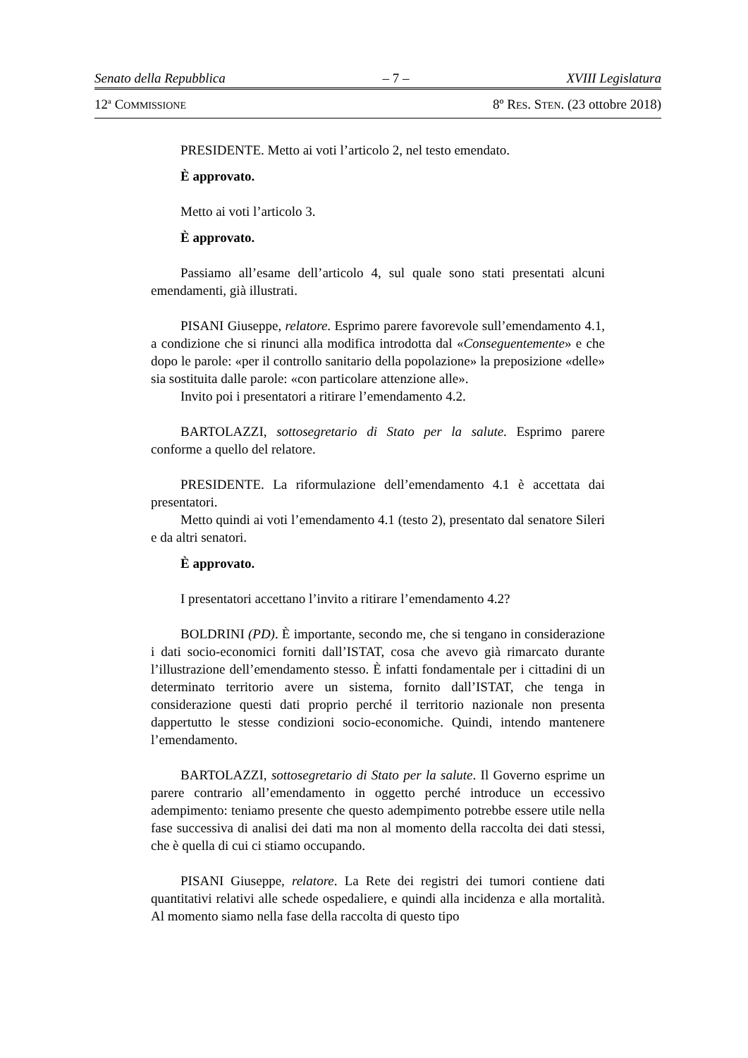Senato della Repubblica – 7 – XVIII Legislatura
12<sup>a</sup> COMMISSIONE 8º RES. STEN. (23 ottobre 2018)
PRESIDENTE. Metto ai voti l’articolo 2, nel testo emendato.
È approvato.
Metto ai voti l’articolo 3.
È approvato.
Passiamo all’esame dell’articolo 4, sul quale sono stati presentati alcuni emendamenti, già illustrati.
PISANI Giuseppe, relatore. Esprimo parere favorevole sull’emendamento 4.1, a condizione che si rinunci alla modifica introdotta dal «Conseguentemente» e che dopo le parole: «per il controllo sanitario della popolazione» la preposizione «delle» sia sostituita dalle parole: «con particolare attenzione alle».
Invito poi i presentatori a ritirare l’emendamento 4.2.
BARTOLAZZI, sottosegretario di Stato per la salute. Esprimo parere conforme a quello del relatore.
PRESIDENTE. La riformulazione dell’emendamento 4.1 è accettata dai presentatori.
Metto quindi ai voti l’emendamento 4.1 (testo 2), presentato dal senatore Sileri e da altri senatori.
È approvato.
I presentatori accettano l’invito a ritirare l’emendamento 4.2?
BOLDRINI (PD). È importante, secondo me, che si tengano in considerazione i dati socio-economici forniti dall’ISTAT, cosa che avevo già rimarcato durante l’illustrazione dell’emendamento stesso. È infatti fondamentale per i cittadini di un determinato territorio avere un sistema, fornito dall’ISTAT, che tenga in considerazione questi dati proprio perché il territorio nazionale non presenta dappertutto le stesse condizioni socio-economiche. Quindi, intendo mantenere l’emendamento.
BARTOLAZZI, sottosegretario di Stato per la salute. Il Governo esprime un parere contrario all’emendamento in oggetto perché introduce un eccessivo adempimento: teniamo presente che questo adempimento potrebbe essere utile nella fase successiva di analisi dei dati ma non al momento della raccolta dei dati stessi, che è quella di cui ci stiamo occupando.
PISANI Giuseppe, relatore. La Rete dei registri dei tumori contiene dati quantitativi relativi alle schede ospedaliere, e quindi alla incidenza e alla mortalità. Al momento siamo nella fase della raccolta di questo tipo